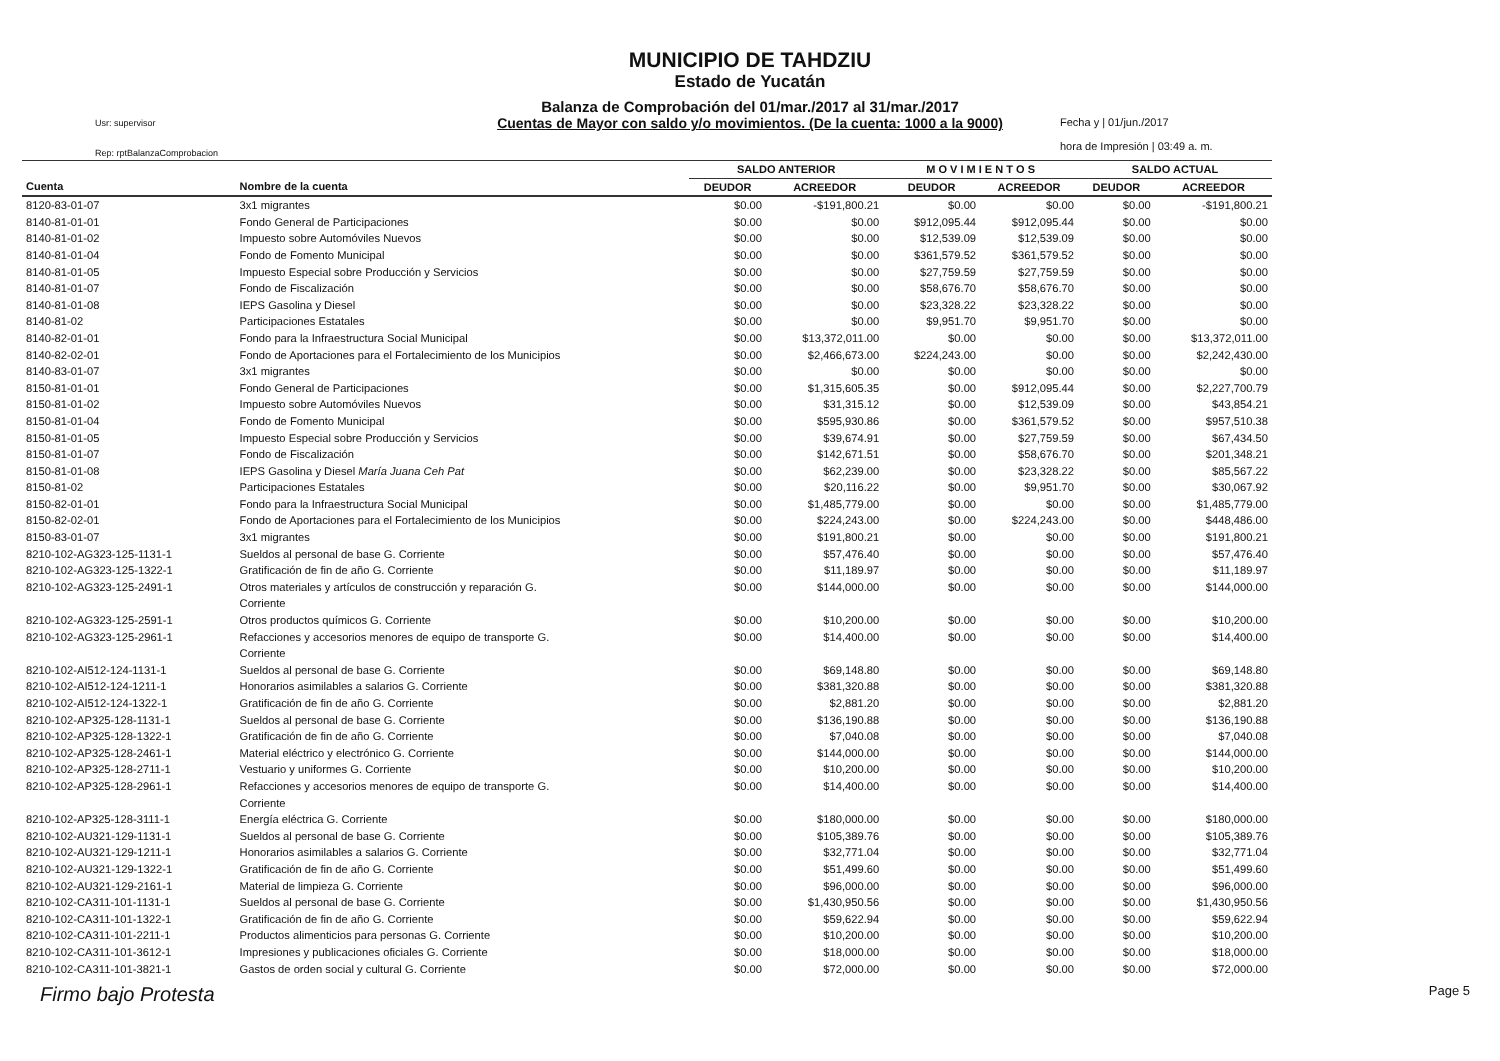MUNICIPIO DE TAHDZIU
Estado de Yucatán
Balanza de Comprobación del 01/mar./2017 al 31/mar./2017
Cuentas de Mayor con saldo y/o movimientos. (De la cuenta: 1000 a la 9000)
Usr: supervisor
Rep: rptBalanzaComprobacion
Fecha y | 01/jun./2017
hora de Impresión | 03:49 a. m.
| | | SALDO ANTERIOR | | M O V I M I E N T O S | | SALDO ACTUAL | |
| --- | --- | --- | --- | --- | --- | --- | --- |
| Cuenta | Nombre de la cuenta | DEUDOR | ACREEDOR | DEUDOR | ACREEDOR | DEUDOR | ACREEDOR |
| 8120-83-01-07 | 3x1 migrantes | $0.00 | -$191,800.21 | $0.00 | $0.00 | $0.00 | -$191,800.21 |
| 8140-81-01-01 | Fondo General de Participaciones | $0.00 | $0.00 | $912,095.44 | $912,095.44 | $0.00 | $0.00 |
| 8140-81-01-02 | Impuesto sobre Automóviles Nuevos | $0.00 | $0.00 | $12,539.09 | $12,539.09 | $0.00 | $0.00 |
| 8140-81-01-04 | Fondo de Fomento Municipal | $0.00 | $0.00 | $361,579.52 | $361,579.52 | $0.00 | $0.00 |
| 8140-81-01-05 | Impuesto Especial sobre Producción y Servicios | $0.00 | $0.00 | $27,759.59 | $27,759.59 | $0.00 | $0.00 |
| 8140-81-01-07 | Fondo de Fiscalización | $0.00 | $0.00 | $58,676.70 | $58,676.70 | $0.00 | $0.00 |
| 8140-81-01-08 | IEPS Gasolina y Diesel | $0.00 | $0.00 | $23,328.22 | $23,328.22 | $0.00 | $0.00 |
| 8140-81-02 | Participaciones Estatales | $0.00 | $0.00 | $9,951.70 | $9,951.70 | $0.00 | $0.00 |
| 8140-82-01-01 | Fondo para la Infraestructura Social Municipal | $0.00 | $13,372,011.00 | $0.00 | $0.00 | $0.00 | $13,372,011.00 |
| 8140-82-02-01 | Fondo de Aportaciones para el Fortalecimiento de los Municipios | $0.00 | $2,466,673.00 | $224,243.00 | $0.00 | $0.00 | $2,242,430.00 |
| 8140-83-01-07 | 3x1 migrantes | $0.00 | $0.00 | $0.00 | $0.00 | $0.00 | $0.00 |
| 8150-81-01-01 | Fondo General de Participaciones | $0.00 | $1,315,605.35 | $0.00 | $912,095.44 | $0.00 | $2,227,700.79 |
| 8150-81-01-02 | Impuesto sobre Automóviles Nuevos | $0.00 | $31,315.12 | $0.00 | $12,539.09 | $0.00 | $43,854.21 |
| 8150-81-01-04 | Fondo de Fomento Municipal | $0.00 | $595,930.86 | $0.00 | $361,579.52 | $0.00 | $957,510.38 |
| 8150-81-01-05 | Impuesto Especial sobre Producción y Servicios | $0.00 | $39,674.91 | $0.00 | $27,759.59 | $0.00 | $67,434.50 |
| 8150-81-01-07 | Fondo de Fiscalización | $0.00 | $142,671.51 | $0.00 | $58,676.70 | $0.00 | $201,348.21 |
| 8150-81-01-08 | IEPS Gasolina y Diesel María Juana Ceh Pat | $0.00 | $62,239.00 | $0.00 | $23,328.22 | $0.00 | $85,567.22 |
| 8150-81-02 | Participaciones Estatales | $0.00 | $20,116.22 | $0.00 | $9,951.70 | $0.00 | $30,067.92 |
| 8150-82-01-01 | Fondo para la Infraestructura Social Municipal | $0.00 | $1,485,779.00 | $0.00 | $0.00 | $0.00 | $1,485,779.00 |
| 8150-82-02-01 | Fondo de Aportaciones para el Fortalecimiento de los Municipios | $0.00 | $224,243.00 | $0.00 | $224,243.00 | $0.00 | $448,486.00 |
| 8150-83-01-07 | 3x1 migrantes | $0.00 | $191,800.21 | $0.00 | $0.00 | $0.00 | $191,800.21 |
| 8210-102-AG323-125-1131-1 | Sueldos al personal de base G. Corriente | $0.00 | $57,476.40 | $0.00 | $0.00 | $0.00 | $57,476.40 |
| 8210-102-AG323-125-1322-1 | Gratificación de fin de año G. Corriente | $0.00 | $11,189.97 | $0.00 | $0.00 | $0.00 | $11,189.97 |
| 8210-102-AG323-125-2491-1 | Otros materiales y artículos de construcción y reparación G. Corriente | $0.00 | $144,000.00 | $0.00 | $0.00 | $0.00 | $144,000.00 |
| 8210-102-AG323-125-2591-1 | Otros productos químicos G. Corriente | $0.00 | $10,200.00 | $0.00 | $0.00 | $0.00 | $10,200.00 |
| 8210-102-AG323-125-2961-1 | Refacciones y accesorios menores de equipo de transporte G. Corriente | $0.00 | $14,400.00 | $0.00 | $0.00 | $0.00 | $14,400.00 |
| 8210-102-AI512-124-1131-1 | Sueldos al personal de base G. Corriente | $0.00 | $69,148.80 | $0.00 | $0.00 | $0.00 | $69,148.80 |
| 8210-102-AI512-124-1211-1 | Honorarios asimilables a salarios G. Corriente | $0.00 | $381,320.88 | $0.00 | $0.00 | $0.00 | $381,320.88 |
| 8210-102-AI512-124-1322-1 | Gratificación de fin de año G. Corriente | $0.00 | $2,881.20 | $0.00 | $0.00 | $0.00 | $2,881.20 |
| 8210-102-AP325-128-1131-1 | Sueldos al personal de base G. Corriente | $0.00 | $136,190.88 | $0.00 | $0.00 | $0.00 | $136,190.88 |
| 8210-102-AP325-128-1322-1 | Gratificación de fin de año G. Corriente | $0.00 | $7,040.08 | $0.00 | $0.00 | $0.00 | $7,040.08 |
| 8210-102-AP325-128-2461-1 | Material eléctrico y electrónico G. Corriente | $0.00 | $144,000.00 | $0.00 | $0.00 | $0.00 | $144,000.00 |
| 8210-102-AP325-128-2711-1 | Vestuario y uniformes G. Corriente | $0.00 | $10,200.00 | $0.00 | $0.00 | $0.00 | $10,200.00 |
| 8210-102-AP325-128-2961-1 | Refacciones y accesorios menores de equipo de transporte G. Corriente | $0.00 | $14,400.00 | $0.00 | $0.00 | $0.00 | $14,400.00 |
| 8210-102-AP325-128-3111-1 | Energía eléctrica G. Corriente | $0.00 | $180,000.00 | $0.00 | $0.00 | $0.00 | $180,000.00 |
| 8210-102-AU321-129-1131-1 | Sueldos al personal de base G. Corriente | $0.00 | $105,389.76 | $0.00 | $0.00 | $0.00 | $105,389.76 |
| 8210-102-AU321-129-1211-1 | Honorarios asimilables a salarios G. Corriente | $0.00 | $32,771.04 | $0.00 | $0.00 | $0.00 | $32,771.04 |
| 8210-102-AU321-129-1322-1 | Gratificación de fin de año G. Corriente | $0.00 | $51,499.60 | $0.00 | $0.00 | $0.00 | $51,499.60 |
| 8210-102-AU321-129-2161-1 | Material de limpieza G. Corriente | $0.00 | $96,000.00 | $0.00 | $0.00 | $0.00 | $96,000.00 |
| 8210-102-CA311-101-1131-1 | Sueldos al personal de base G. Corriente | $0.00 | $1,430,950.56 | $0.00 | $0.00 | $0.00 | $1,430,950.56 |
| 8210-102-CA311-101-1322-1 | Gratificación de fin de año G. Corriente | $0.00 | $59,622.94 | $0.00 | $0.00 | $0.00 | $59,622.94 |
| 8210-102-CA311-101-2211-1 | Productos alimenticios para personas G. Corriente | $0.00 | $10,200.00 | $0.00 | $0.00 | $0.00 | $10,200.00 |
| 8210-102-CA311-101-3612-1 | Impresiones y publicaciones oficiales G. Corriente | $0.00 | $18,000.00 | $0.00 | $0.00 | $0.00 | $18,000.00 |
| 8210-102-CA311-101-3821-1 | Gastos de orden social y cultural G. Corriente | $0.00 | $72,000.00 | $0.00 | $0.00 | $0.00 | $72,000.00 |
Firmo bajo Protesta Page 5